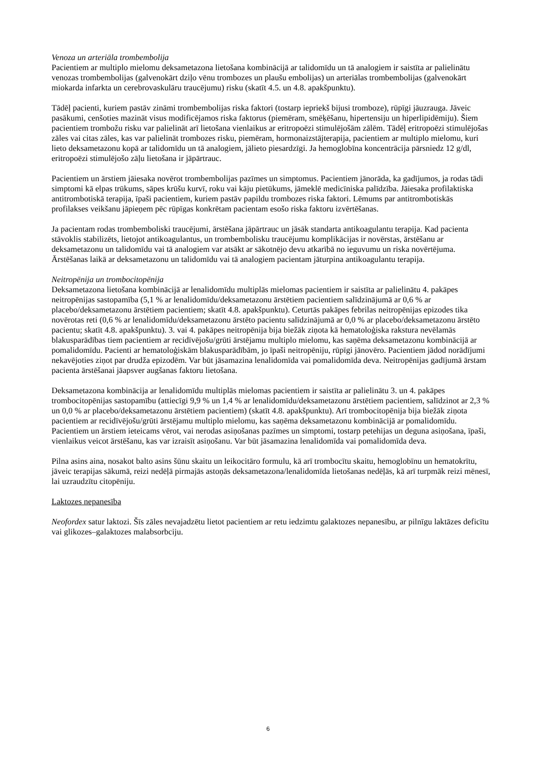Venoza un arteriāla trombembolija
Pacientiem ar multiplo mielomu deksametazona lietošana kombinācijā ar talidomīdu un tā analogiem ir saistīta ar palielinātu venozas trombembolijas (galvenokārt dziļo vēnu trombozes un plaušu embolijas) un arteriālas trombembolijas (galvenokārt miokarda infarkta un cerebrovaskulāru traucējumu) risku (skatīt 4.5. un 4.8. apakšpunktu).
Tādēļ pacienti, kuriem pastāv zināmi trombembolijas riska faktori (tostarp iepriekš bijusi tromboze), rūpīgi jāuzrauga. Jāveic pasākumi, cenšoties mazināt visus modificējamos riska faktorus (piemēram, smēķēšanu, hipertensiju un hiperlipidēmiju). Šiem pacientiem trombožu risku var palielināt arī lietošana vienlaikus ar eritropoēzi stimulējošām zālēm. Tādēļ eritropoēzi stimulējošas zāles vai citas zāles, kas var palielināt trombozes risku, piemēram, hormonaizstājterapija, pacientiem ar multiplo mielomu, kuri lieto deksametazonu kopā ar talidomīdu un tā analogiem, jālieto piesardzīgi. Ja hemoglobīna koncentrācija pārsniedz 12 g/dl, eritropoēzi stimulējošo zāļu lietošana ir jāpārtrauc.
Pacientiem un ārstiem jāiesaka novērot trombembolijas pazīmes un simptomus. Pacientiem jānorāda, ka gadījumos, ja rodas tādi simptomi kā elpas trūkums, sāpes krūšu kurvī, roku vai kāju pietūkums, jāmeklē medicīniska palīdzība. Jāiesaka profilaktiska antitrombotiskā terapija, īpaši pacientiem, kuriem pastāv papildu trombozes riska faktori. Lēmums par antitrombotiskās profilakses veikšanu jāpieņem pēc rūpīgas konkrētam pacientam esošo riska faktoru izvērtēšanas.
Ja pacientam rodas trombemboliski traucējumi, ārstēšana jāpārtrauc un jāsāk standarta antikoagulantu terapija. Kad pacienta stāvoklis stabilizēts, lietojot antikoagulantus, un trombembolisku traucējumu komplikācijas ir novērstas, ārstēšanu ar deksametazonu un talidomīdu vai tā analogiem var atsākt ar sākotnējo devu atkarībā no ieguvumu un riska novērtējuma. Ārstēšanas laikā ar deksametazonu un talidomīdu vai tā analogiem pacientam jāturpina antikoagulantu terapija.
Neitropēnija un trombocitopēnija
Deksametazona lietošana kombinācijā ar lenalidomīdu multiplās mielomas pacientiem ir saistīta ar palielinātu 4. pakāpes neitropēnijas sastopamība (5,1 % ar lenalidomīdu/deksametazonu ārstētiem pacientiem salīdzinājumā ar 0,6 % ar placebo/deksametazonu ārstētiem pacientiem; skatīt 4.8. apakšpunktu). Ceturtās pakāpes febrilas neitropēnijas epizodes tika novērotas reti (0,6 % ar lenalidomīdu/deksametazonu ārstēto pacientu salīdzinājumā ar 0,0 % ar placebo/deksametazonu ārstēto pacientu; skatīt 4.8. apakšpunktu). 3. vai 4. pakāpes neitropēnija bija biežāk ziņota kā hematoloģiska rakstura nevēlamās blakusparādības tiem pacientiem ar recidīvējošu/grūti ārstējamu multiplo mielomu, kas saņēma deksametazonu kombinācijā ar pomalidomīdu. Pacienti ar hematoloģiskām blakusparādībām, jo īpaši neitropēniju, rūpīgi jānovēro. Pacientiem jādod norādījumi nekavējoties ziņot par drudža epizodēm. Var būt jāsamazina lenalidomīda vai pomalidomīda deva. Neitropēnijas gadījumā ārstam pacienta ārstēšanai jāapsver augšanas faktoru lietošana.
Deksametazona kombinācija ar lenalidomīdu multiplās mielomas pacientiem ir saistīta ar palielinātu 3. un 4. pakāpes trombocitopēnijas sastopamību (attiecīgi 9,9 % un 1,4 % ar lenalidomīdu/deksametazonu ārstētiem pacientiem, salīdzinot ar 2,3 % un 0,0 % ar placebo/deksametazonu ārstētiem pacientiem) (skatīt 4.8. apakšpunktu). Arī trombocitopēnija bija biežāk ziņota pacientiem ar recidīvējošu/grūti ārstējamu multiplo mielomu, kas saņēma deksametazonu kombinācijā ar pomalidomīdu. Pacientiem un ārstiem ieteicams vērot, vai nerodas asiņošanas pazīmes un simptomi, tostarp petehijas un deguna asiņošana, īpaši, vienlaikus veicot ārstēšanu, kas var izraisīt asiņošanu. Var būt jāsamazina lenalidomīda vai pomalidomīda deva.
Pilna asins aina, nosakot balto asins šūnu skaitu un leikocitāro formulu, kā arī trombocītu skaitu, hemoglobīnu un hematokrītu, jāveic terapijas sākumā, reizi nedēļā pirmajās astoņās deksametazona/lenalidomīda lietošanas nedēļās, kā arī turpmāk reizi mēnesī, lai uzraudzītu citopēniju.
Laktozes nepanesība
Neofordex satur laktozi. Šīs zāles nevajadzētu lietot pacientiem ar retu iedzimtu galaktozes nepanesību, ar pilnīgu laktāzes deficītu vai glikozes–galaktozes malabsorbciju.
6